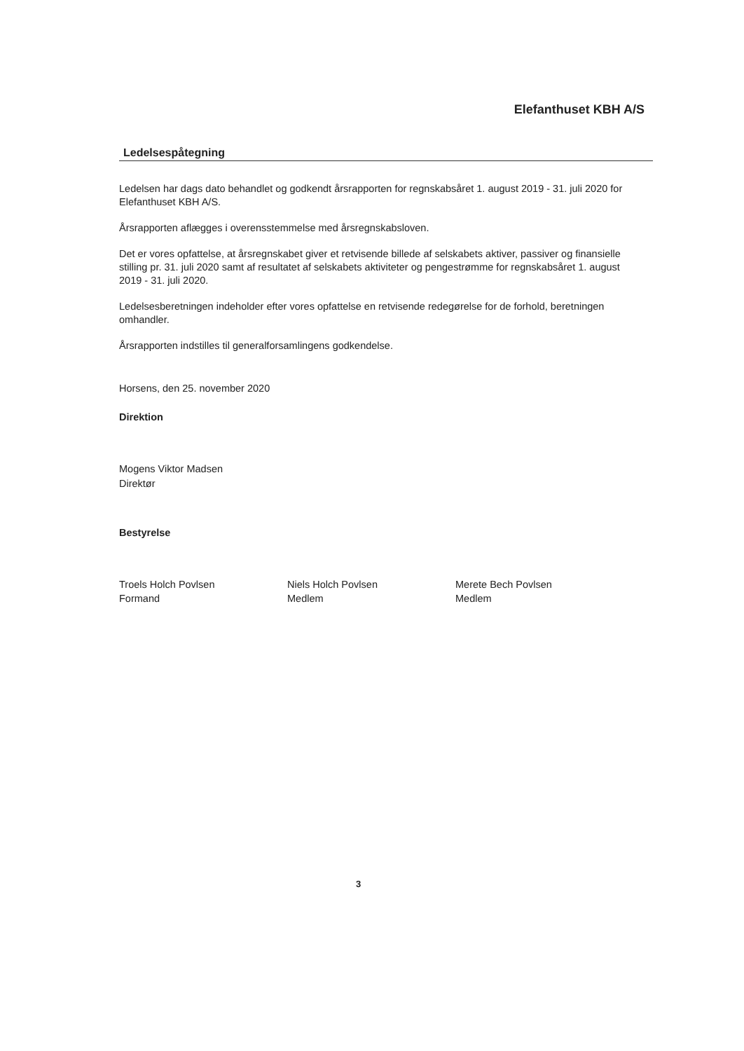Elefanthuset KBH A/S
Ledelsespåtegning
Ledelsen har dags dato behandlet og godkendt årsrapporten for regnskabsåret 1. august 2019 - 31. juli 2020 for Elefanthuset KBH A/S.
Årsrapporten aflægges i overensstemmelse med årsregnskabsloven.
Det er vores opfattelse, at årsregnskabet giver et retvisende billede af selskabets aktiver, passiver og finansielle stilling pr. 31. juli 2020 samt af resultatet af selskabets aktiviteter og pengestrømme for regnskabsåret 1. august 2019 - 31. juli 2020.
Ledelsesberetningen indeholder efter vores opfattelse en retvisende redegørelse for de forhold, beretningen omhandler.
Årsrapporten indstilles til generalforsamlingens godkendelse.
Horsens, den 25. november 2020
Direktion
Mogens Viktor Madsen
Direktør
Bestyrelse
Troels Holch Povlsen
Formand
Niels Holch Povlsen
Medlem
Merete Bech Povlsen
Medlem
3